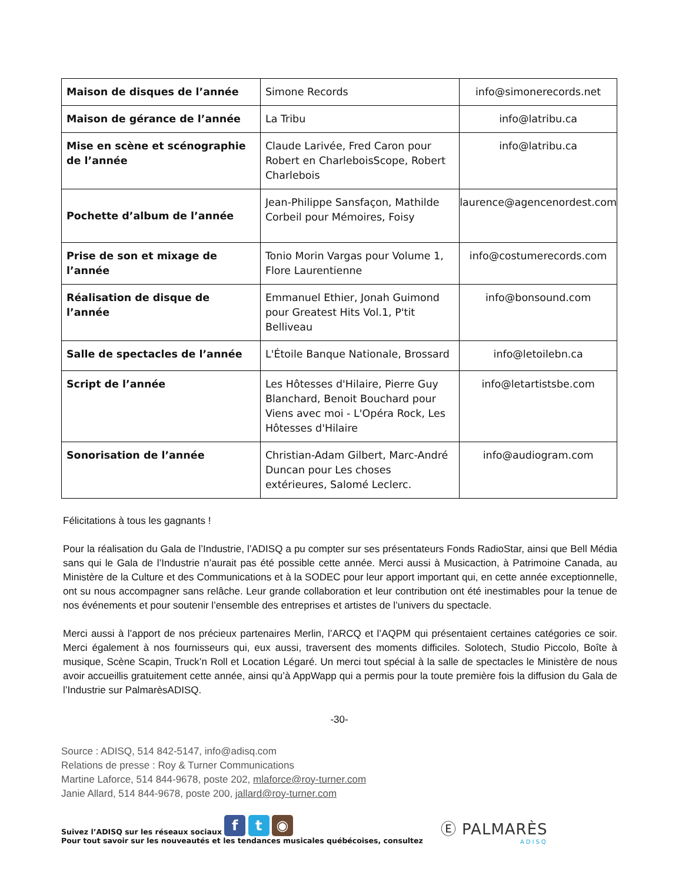| Maison de disques de l’année | Simone Records | info@simonerecords.net |
| Maison de gérance de l’année | La Tribu | info@latribu.ca |
| Mise en scène et scénographie de l’année | Claude Larivée, Fred Caron pour Robert en CharleboisScope, Robert Charlebois | info@latribu.ca |
| Pochette d’album de l’année | Jean-Philippe Sansfaçon, Mathilde Corbeil pour Mémoires, Foisy | laurence@agencenordest.com |
| Prise de son et mixage de l’année | Tonio Morin Vargas pour Volume 1, Flore Laurentienne | info@costumerecords.com |
| Réalisation de disque de l’année | Emmanuel Ethier, Jonah Guimond pour Greatest Hits Vol.1, P'tit Belliveau | info@bonsound.com |
| Salle de spectacles de l’année | L'Étoile Banque Nationale, Brossard | info@letoilebn.ca |
| Script de l’année | Les Hôtesses d'Hilaire, Pierre Guy Blanchard, Benoit Bouchard pour Viens avec moi - L'Opéra Rock, Les Hôtesses d'Hilaire | info@letartistsbe.com |
| Sonorisation de l’année | Christian-Adam Gilbert, Marc-André Duncan pour Les choses extérieures, Salomé Leclerc. | info@audiogram.com |
Félicitations à tous les gagnants !
Pour la réalisation du Gala de l’Industrie, l’ADISQ a pu compter sur ses présentateurs Fonds RadioStar, ainsi que Bell Média sans qui le Gala de l’Industrie n’aurait pas été possible cette année. Merci aussi à Musicaction, à Patrimoine Canada, au Ministère de la Culture et des Communications et à la SODEC pour leur apport important qui, en cette année exceptionnelle, ont su nous accompagner sans relâche. Leur grande collaboration et leur contribution ont été inestimables pour la tenue de nos événements et pour soutenir l’ensemble des entreprises et artistes de l’univers du spectacle.
Merci aussi à l’apport de nos précieux partenaires Merlin, l’ARCQ et l’AQPM qui présentaient certaines catégories ce soir. Merci également à nos fournisseurs qui, eux aussi, traversent des moments difficiles. Solotech, Studio Piccolo, Boîte à musique, Scène Scapin, Truck’n Roll et Location Légaré. Un merci tout spécial à la salle de spectacles le Ministère de nous avoir accueillis gratuitement cette année, ainsi qu’à AppWapp qui a permis pour la toute première fois la diffusion du Gala de l’Industrie sur PalmarèsADISQ.
-30-
Source : ADISQ, 514 842-5147, info@adisq.com
Relations de presse : Roy & Turner Communications
Martine Laforce, 514 844-9678, poste 202, mlaforce@roy-turner.com
Janie Allard, 514 844-9678, poste 200, jallard@roy-turner.com
Suivez l’ADISQ sur les réseaux sociaux f t ◉
Pour tout savoir sur les nouveautés et les tendances musicales québécoises, consultez
Ⓔ PALMARÈS
ADISQ